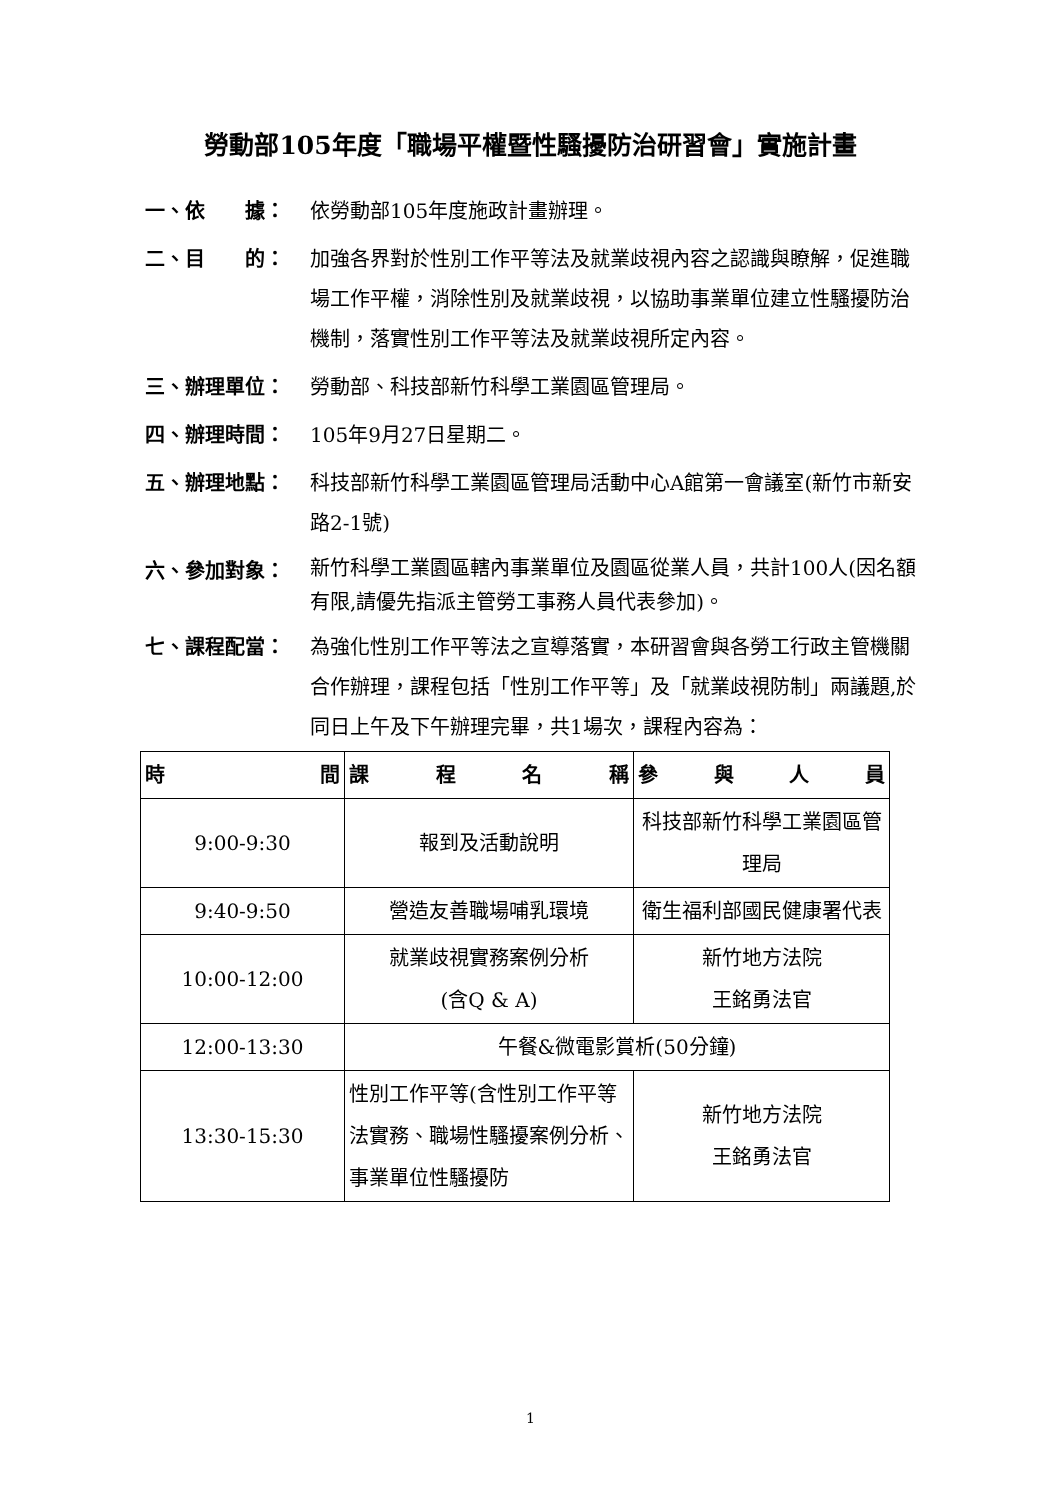勞動部105年度「職場平權暨性騷擾防治研習會」實施計畫
一、依　　據： 依勞動部105年度施政計畫辦理。
二、目　　的： 加強各界對於性別工作平等法及就業歧視內容之認識與瞭解，促進職場工作平權，消除性別及就業歧視，以協助事業單位建立性騷擾防治機制，落實性別工作平等法及就業歧視所定內容。
三、辦理單位： 勞動部、科技部新竹科學工業園區管理局。
四、辦理時間： 105年9月27日星期二。
五、辦理地點： 科技部新竹科學工業園區管理局活動中心A館第一會議室(新竹市新安路2-1號)
六、參加對象：
新竹科學工業園區轄內事業單位及園區從業人員，共計100人(因名額有限,請優先指派主管勞工事務人員代表參加)。
七、課程配當： 為強化性別工作平等法之宣導落實，本研習會與各勞工行政主管機關合作辦理，課程包括「性別工作平等」及「就業歧視防制」兩議題,於同日上午及下午辦理完畢，共1場次，課程內容為：
| 時 間 | 課 程 名 稱 | 參 與 人 員 |
| --- | --- | --- |
| 9:00-9:30 | 報到及活動說明 | 科技部新竹科學工業園區管理局 |
| 9:40-9:50 | 營造友善職場哺乳環境 | 衛生福利部國民健康署代表 |
| 10:00-12:00 | 就業歧視實務案例分析 (含Q & A) | 新竹地方法院 王銘勇法官 |
| 12:00-13:30 | 午餐&微電影賞析(50分鐘) | |
| 13:30-15:30 | 性別工作平等(含性別工作平等法實務、職場性騷擾案例分析、事業單位性騷擾防 | 新竹地方法院 王銘勇法官 |
1